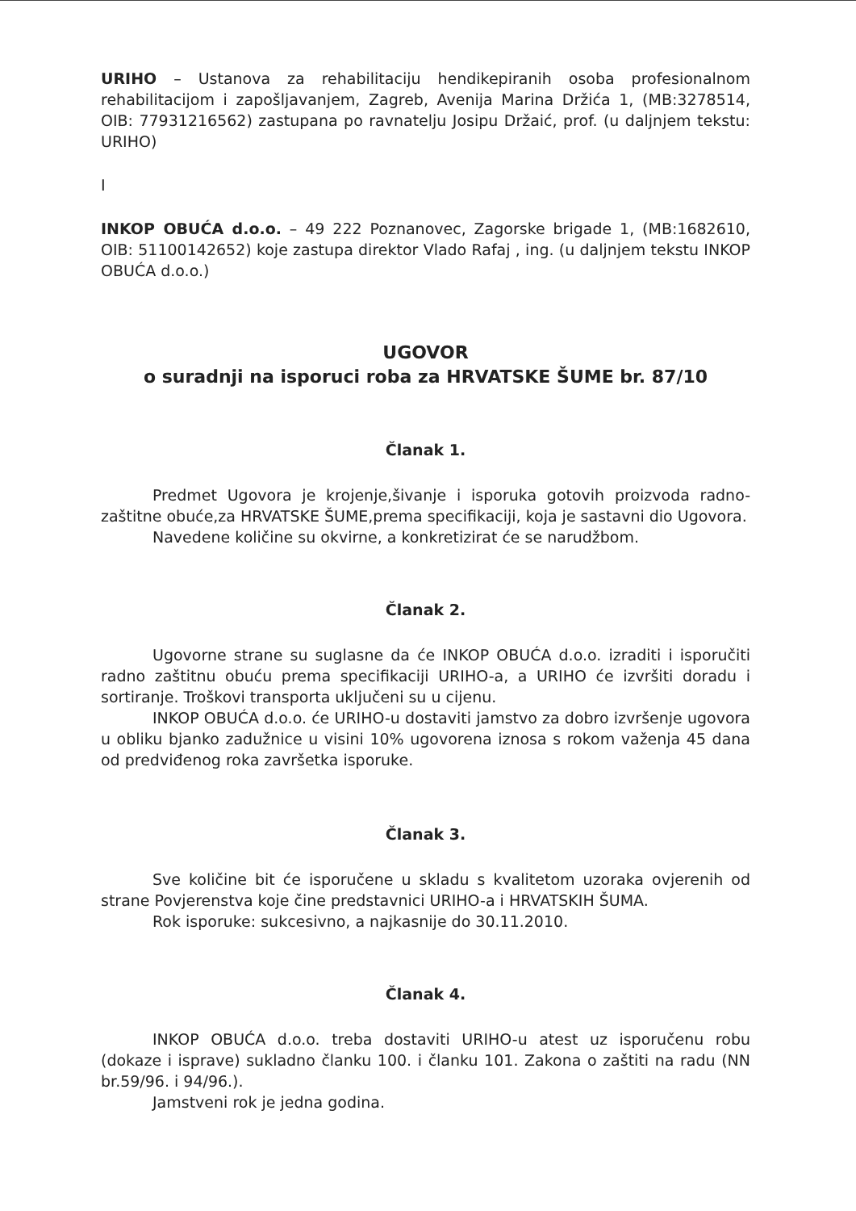URIHO – Ustanova za rehabilitaciju hendikepiranih osoba profesionalnom rehabilitacijom i zapošljavanjem, Zagreb, Avenija Marina Držića 1, (MB:3278514, OIB: 77931216562) zastupana po ravnatelju Josipu Držaić, prof. (u daljnjem tekstu: URIHO)
I
INKOP OBUĆA d.o.o. – 49 222 Poznanovec, Zagorske brigade 1, (MB:1682610, OIB: 51100142652) koje zastupa direktor Vlado Rafaj , ing. (u daljnjem tekstu INKOP OBUĆA d.o.o.)
UGOVOR
o suradnji na isporuci roba za HRVATSKE ŠUME br. 87/10
Članak 1.
Predmet Ugovora je krojenje,šivanje i isporuka gotovih proizvoda radno-zaštitne obuće,za HRVATSKE ŠUME,prema specifikaciji, koja je sastavni dio Ugovora.
Navedene količine su okvirne, a konkretizirat će se narudžbom.
Članak 2.
Ugovorne strane su suglasne da će INKOP OBUĆA d.o.o. izraditi i isporučiti radno zaštitnu obuću prema specifikaciji URIHO-a, a URIHO će izvršiti doradu i sortiranje. Troškovi transporta uključeni su u cijenu.
INKOP OBUĆA d.o.o. će URIHO-u dostaviti jamstvo za dobro izvršenje ugovora u obliku bjanko zadužnice u visini 10% ugovorena iznosa s rokom važenja 45 dana od predviđenog roka završetka isporuke.
Članak 3.
Sve količine bit će isporučene u skladu s kvalitetom uzoraka ovjerenih od strane Povjerenstva koje čine predstavnici URIHO-a i HRVATSKIH ŠUMA.
Rok isporuke: sukcesivno, a najkasnije do 30.11.2010.
Članak 4.
INKOP OBUĆA d.o.o. treba dostaviti URIHO-u atest uz isporučenu robu (dokaze i isprave) sukladno članku 100. i članku 101. Zakona o zaštiti na radu (NN br.59/96. i 94/96.).
Jamstveni rok je jedna godina.